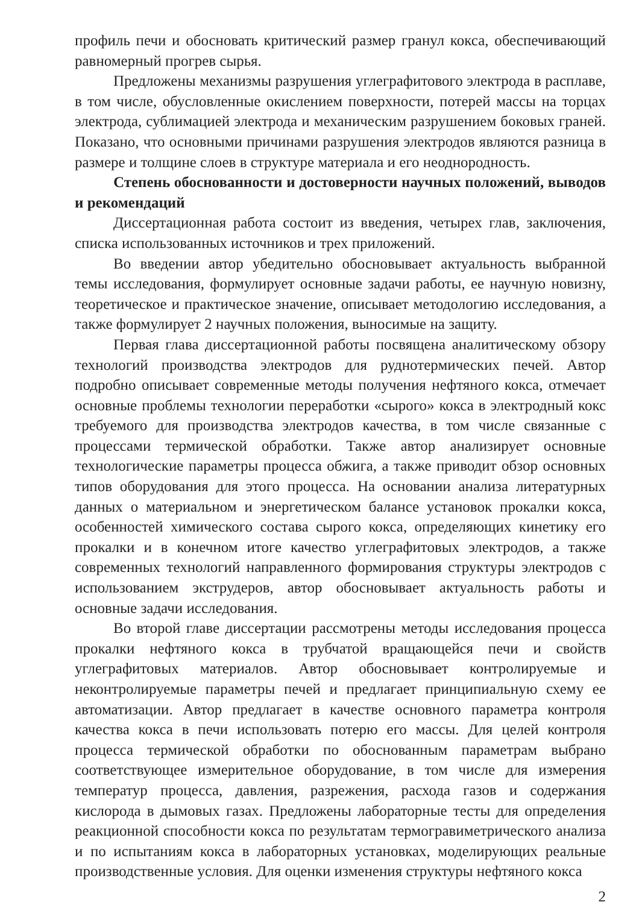профиль печи и обосновать критический размер гранул кокса, обеспечивающий равномерный прогрев сырья.
Предложены механизмы разрушения углеграфитового электрода в расплаве, в том числе, обусловленные окислением поверхности, потерей массы на торцах электрода, сублимацией электрода и механическим разрушением боковых граней. Показано, что основными причинами разрушения электродов являются разница в размере и толщине слоев в структуре материала и его неоднородность.
Степень обоснованности и достоверности научных положений, выводов и рекомендаций
Диссертационная работа состоит из введения, четырех глав, заключения, списка использованных источников и трех приложений.
Во введении автор убедительно обосновывает актуальность выбранной темы исследования, формулирует основные задачи работы, ее научную новизну, теоретическое и практическое значение, описывает методологию исследования, а также формулирует 2 научных положения, выносимые на защиту.
Первая глава диссертационной работы посвящена аналитическому обзору технологий производства электродов для руднотермических печей. Автор подробно описывает современные методы получения нефтяного кокса, отмечает основные проблемы технологии переработки «сырого» кокса в электродный кокс требуемого для производства электродов качества, в том числе связанные с процессами термической обработки. Также автор анализирует основные технологические параметры процесса обжига, а также приводит обзор основных типов оборудования для этого процесса. На основании анализа литературных данных о материальном и энергетическом балансе установок прокалки кокса, особенностей химического состава сырого кокса, определяющих кинетику его прокалки и в конечном итоге качество углеграфитовых электродов, а также современных технологий направленного формирования структуры электродов с использованием экструдеров, автор обосновывает актуальность работы и основные задачи исследования.
Во второй главе диссертации рассмотрены методы исследования процесса прокалки нефтяного кокса в трубчатой вращающейся печи и свойств углеграфитовых материалов. Автор обосновывает контролируемые и неконтролируемые параметры печей и предлагает принципиальную схему ее автоматизации. Автор предлагает в качестве основного параметра контроля качества кокса в печи использовать потерю его массы. Для целей контроля процесса термической обработки по обоснованным параметрам выбрано соответствующее измерительное оборудование, в том числе для измерения температур процесса, давления, разрежения, расхода газов и содержания кислорода в дымовых газах. Предложены лабораторные тесты для определения реакционной способности кокса по результатам термогравиметрического анализа и по испытаниям кокса в лабораторных установках, моделирующих реальные производственные условия. Для оценки изменения структуры нефтяного кокса
2